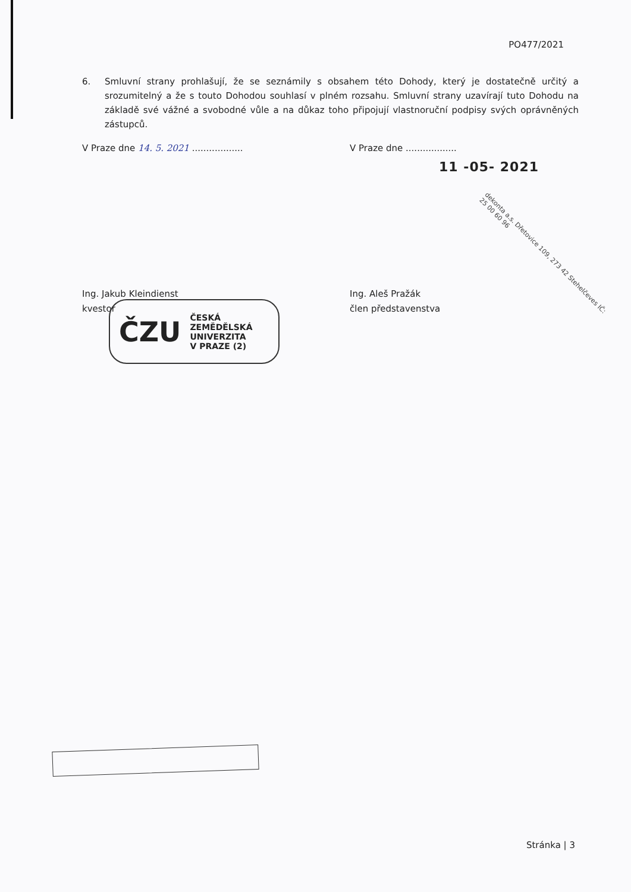PO477/2021
6. Smluvní strany prohlašují, že se seznámily s obsahem této Dohody, který je dostatečně určitý a srozumitelný a že s touto Dohodou souhlasí v plném rozsahu. Smluvní strany uzavírají tuto Dohodu na základě své vážné a svobodné vůle a na důkaz toho připojují vlastnoruční podpisy svých oprávněných zástupců.
V Praze dne 14. 5. 2021 .................. V Praze dne ..................
11 -05- 2021
Ing. Jakub Kleindienst
kvestor
Ing. Aleš Pražák
člen představenstva
ČZU ČESKÁ
ZEMĚDĚLSKÁ
UNIVERZITA
V PRAZE (2)
dekonta a.s. Dřetovice 109, 273 42 Stehelčeves IČ: 25 00 60 96
Stránka | 3